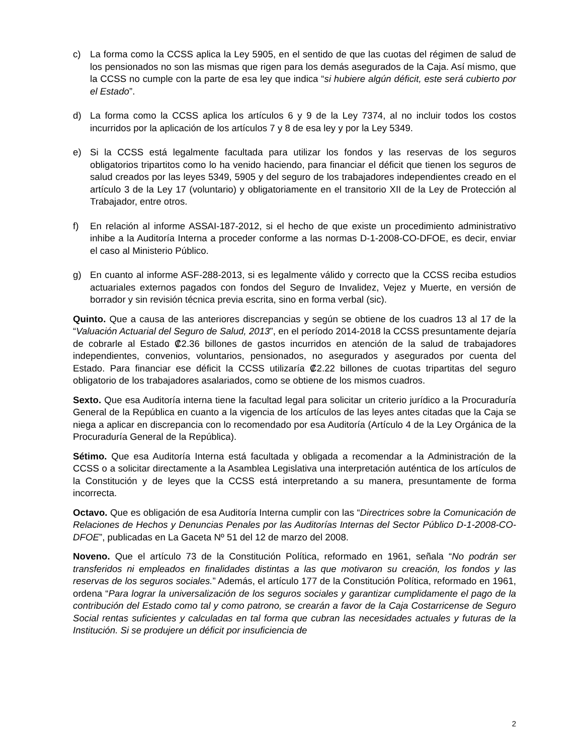c) La forma como la CCSS aplica la Ley 5905, en el sentido de que las cuotas del régimen de salud de los pensionados no son las mismas que rigen para los demás asegurados de la Caja. Así mismo, que la CCSS no cumple con la parte de esa ley que indica “si hubiere algún déficit, este será cubierto por el Estado”.
d) La forma como la CCSS aplica los artículos 6 y 9 de la Ley 7374, al no incluir todos los costos incurridos por la aplicación de los artículos 7 y 8 de esa ley y por la Ley 5349.
e) Si la CCSS está legalmente facultada para utilizar los fondos y las reservas de los seguros obligatorios tripartitos como lo ha venido haciendo, para financiar el déficit que tienen los seguros de salud creados por las leyes 5349, 5905 y del seguro de los trabajadores independientes creado en el artículo 3 de la Ley 17 (voluntario) y obligatoriamente en el transitorio XII de la Ley de Protección al Trabajador, entre otros.
f) En relación al informe ASSAI-187-2012, si el hecho de que existe un procedimiento administrativo inhibe a la Auditoría Interna a proceder conforme a las normas D-1-2008-CO-DFOE, es decir, enviar el caso al Ministerio Público.
g) En cuanto al informe ASF-288-2013, si es legalmente válido y correcto que la CCSS reciba estudios actuariales externos pagados con fondos del Seguro de Invalidez, Vejez y Muerte, en versión de borrador y sin revisión técnica previa escrita, sino en forma verbal (sic).
Quinto. Que a causa de las anteriores discrepancias y según se obtiene de los cuadros 13 al 17 de la “Valuación Actuarial del Seguro de Salud, 2013”, en el período 2014-2018 la CCSS presuntamente dejaría de cobrarle al Estado ₡2.36 billones de gastos incurridos en atención de la salud de trabajadores independientes, convenios, voluntarios, pensionados, no asegurados y asegurados por cuenta del Estado. Para financiar ese déficit la CCSS utilizaría ₡2.22 billones de cuotas tripartitas del seguro obligatorio de los trabajadores asalariados, como se obtiene de los mismos cuadros.
Sexto. Que esa Auditoría interna tiene la facultad legal para solicitar un criterio jurídico a la Procuraduría General de la República en cuanto a la vigencia de los artículos de las leyes antes citadas que la Caja se niega a aplicar en discrepancia con lo recomendado por esa Auditoría (Artículo 4 de la Ley Orgánica de la Procuraduría General de la República).
Sétimo. Que esa Auditoría Interna está facultada y obligada a recomendar a la Administración de la CCSS o a solicitar directamente a la Asamblea Legislativa una interpretación auténtica de los artículos de la Constitución y de leyes que la CCSS está interpretando a su manera, presuntamente de forma incorrecta.
Octavo. Que es obligación de esa Auditoría Interna cumplir con las “Directrices sobre la Comunicación de Relaciones de Hechos y Denuncias Penales por las Auditorías Internas del Sector Público D-1-2008-CO-DFOE”, publicadas en La Gaceta Nº 51 del 12 de marzo del 2008.
Noveno. Que el artículo 73 de la Constitución Política, reformado en 1961, señala “No podrán ser transferidos ni empleados en finalidades distintas a las que motivaron su creación, los fondos y las reservas de los seguros sociales.” Además, el artículo 177 de la Constitución Política, reformado en 1961, ordena “Para lograr la universalización de los seguros sociales y garantizar cumplidamente el pago de la contribución del Estado como tal y como patrono, se crearán a favor de la Caja Costarricense de Seguro Social rentas suficientes y calculadas en tal forma que cubran las necesidades actuales y futuras de la Institución. Si se produjere un déficit por insuficiencia de
2